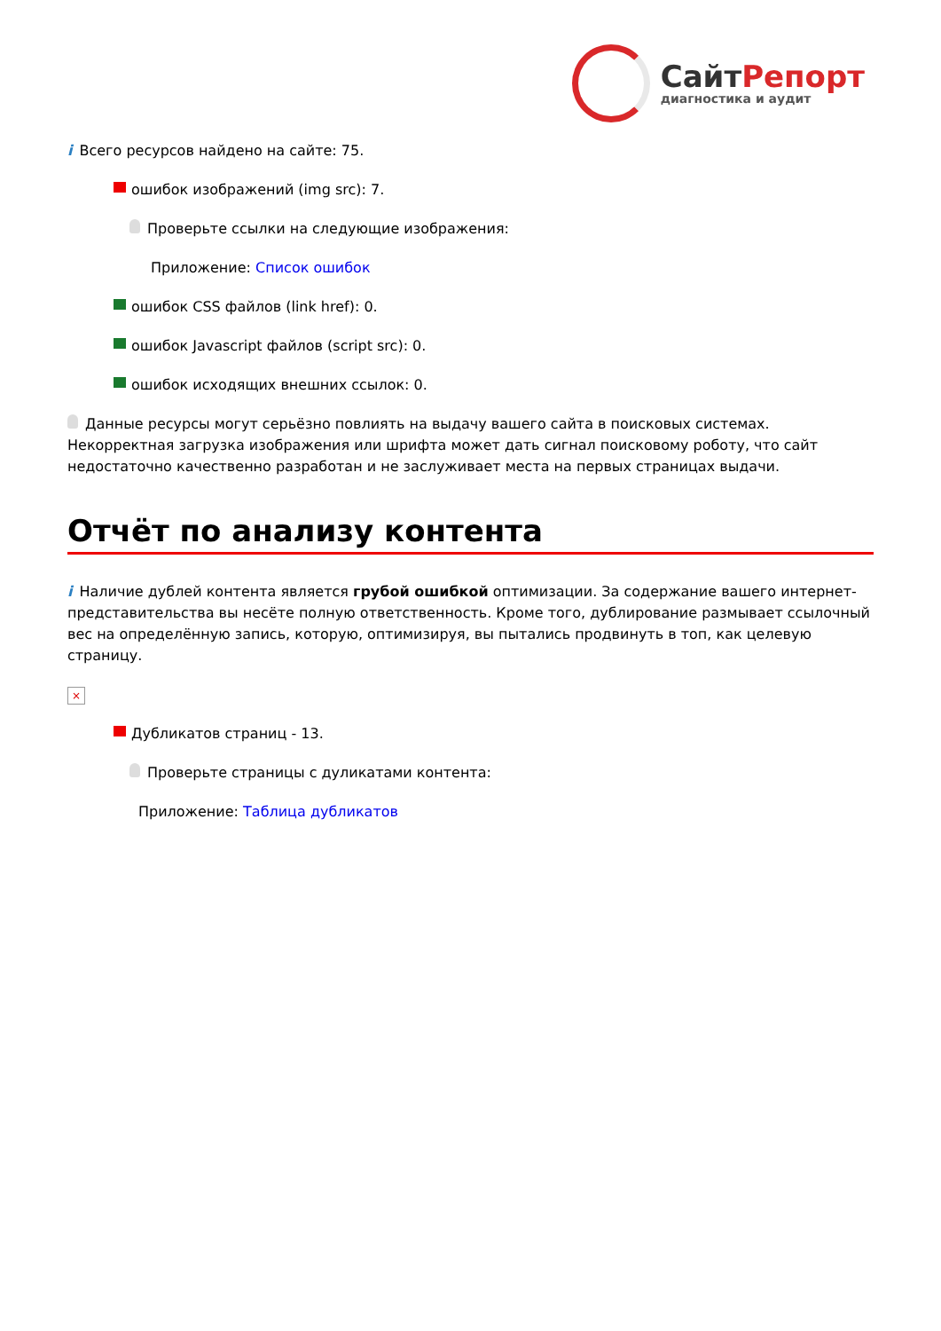Сайт Репорт
диагностика и аудит
i Всего ресурсов найдено на сайте: 75.
ошибок изображений (img src): 7.
Проверьте ссылки на следующие изображения:
Приложение: Список ошибок
ошибок CSS файлов (link href): 0.
ошибок Javascript файлов (script src): 0.
ошибок исходящих внешних ссылок: 0.
Данные ресурсы могут серьёзно повлиять на выдачу вашего сайта в поисковых системах. Некорректная загрузка изображения или шрифта может дать сигнал поисковому роботу, что сайт недостаточно качественно разработан и не заслуживает места на первых страницах выдачи.
Отчёт по анализу контента
i Наличие дублей контента является грубой ошибкой оптимизации. За содержание вашего интернет-представительства вы несёте полную ответственность. Кроме того, дублирование размывает ссылочный вес на определённую запись, которую, оптимизируя, вы пытались продвинуть в топ, как целевую страницу.
×
Дубликатов страниц - 13.
Проверьте страницы с дуликатами контента:
Приложение: Таблица дубликатов